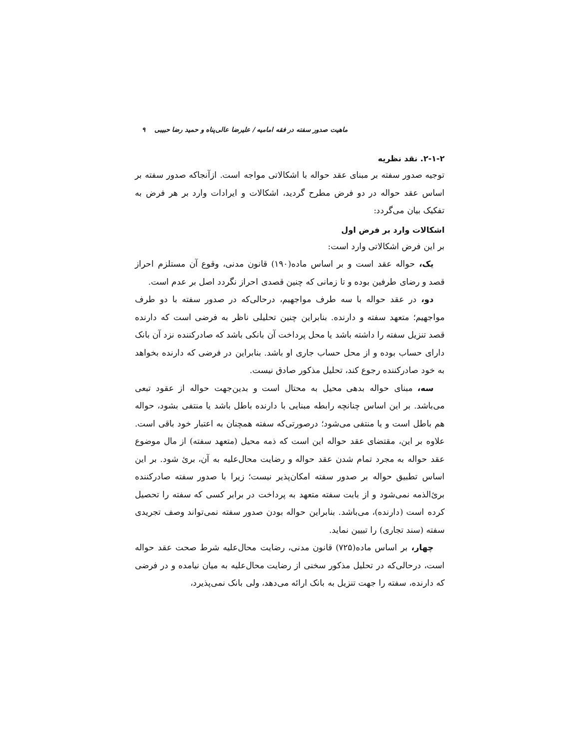ماهیت صدور سفته در فقه امامیه / علیرضا عالی‌پناه و حمید رضا حبیبی ۹
۲-۱-۲. نقد نظریه
توجیه صدور سفته بر مبنای عقد حواله با اشکالاتی مواجه است. ازآنجاکه صدور سفته بر اساس عقد حواله در دو فرض مطرح گردید، اشکالات و ایرادات وارد بر هر فرض به تفکیک بیان می‌گردد:
اشکالات وارد بر فرض اول
بر این فرض اشکالاتی وارد است:
یک، حواله عقد است و بر اساس ماده(۱۹۰) قانون مدنی، وقوع آن مستلزم احراز قصد و رضای طرفین بوده و تا زمانی که چنین قصدی احراز نگردد اصل بر عدم است.
دو، در عقد حواله با سه طرف مواجهیم، درحالی‌که در صدور سفته با دو طرف مواجهیم؛ متعهد سفته و دارنده. بنابراین چنین تحلیلی ناظر به فرضی است که دارنده قصد تنزیل سفته را داشته باشد یا محل پرداخت آن بانکی باشد که صادرکننده نزد آن بانک دارای حساب بوده و از محل حساب جاری او باشد. بنابراین در فرضی که دارنده بخواهد به خود صادرکننده رجوع کند، تحلیل مذکور صادق نیست.
سه، مبنای حواله بدهی محیل به محتال است و بدین‌جهت حواله از عقود تبعی می‌باشد. بر این اساس چنانچه رابطه مبنایی با دارنده باطل باشد یا منتفی بشود، حواله هم باطل است و یا منتفی می‌شود؛ درصورتی‌که سفته همچنان به اعتبار خود باقی است. علاوه بر این، مقتضای عقد حواله این است که ذمه محیل (متعهد سفته) از مال موضوع عقد حواله به مجرد تمام شدن عقد حواله و رضایت محال‌علیه به آن، برئ شود. بر این اساس تطبیق حواله بر صدور سفته امکان‌پذیر نیست؛ زیرا با صدور سفته صادرکننده برئ‌الذمه نمی‌شود و از بابت سفته متعهد به پرداخت در برابر کسی که سفته را تحصیل کرده است (دارنده)، می‌باشد. بنابراین حواله بودن صدور سفته نمی‌تواند وصف تجریدی سفته (سند تجاری) را تبیین نماید.
چهار، بر اساس ماده(۷۲۵) قانون مدنی، رضایت محال‌علیه شرط صحت عقد حواله است، درحالی‌که در تحلیل مذکور سخنی از رضایت محال‌علیه به میان نیامده و در فرضی که دارنده، سفته را جهت تنزیل به بانک ارائه می‌دهد، ولی بانک نمی‌پذیرد،